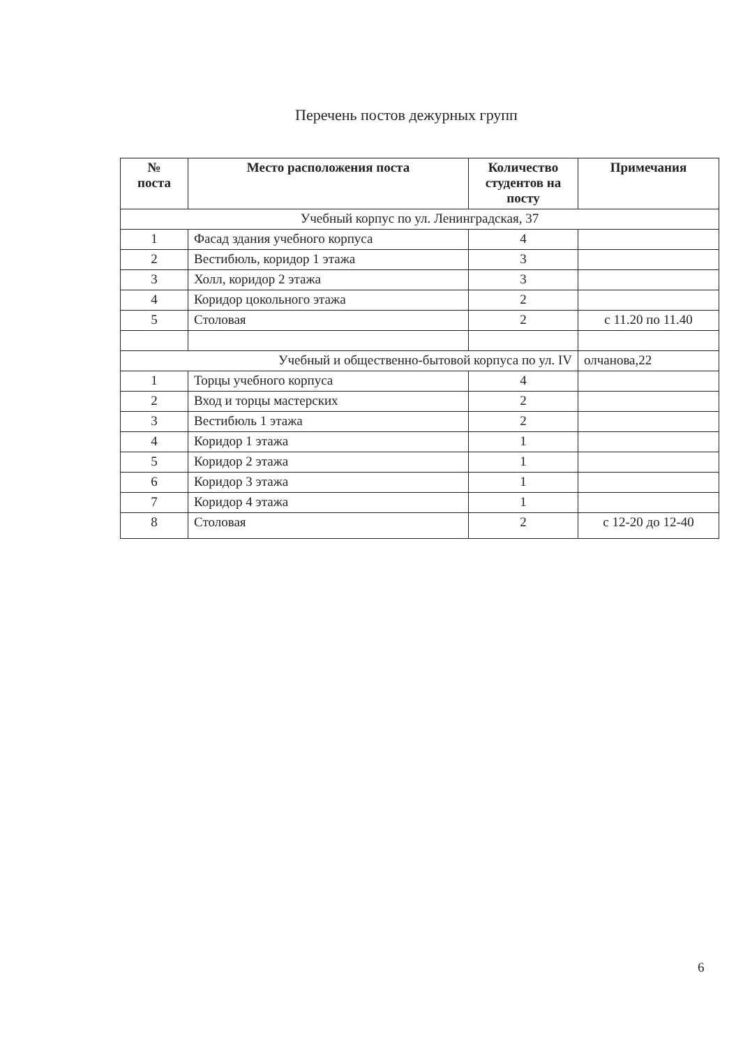Перечень постов дежурных групп
| № поста | Место расположения поста | Количество студентов на посту | Примечания |
| --- | --- | --- | --- |
| Учебный корпус по ул. Ленинградская, 37 | | | |
| 1 | Фасад здания учебного корпуса | 4 | |
| 2 | Вестибюль, коридор 1 этажа | 3 | |
| 3 | Холл, коридор 2 этажа | 3 | |
| 4 | Коридор цокольного этажа | 2 | |
| 5 | Столовая | 2 | с 11.20 по 11.40 |
| Учебный и общественно-бытовой корпуса по ул. IV | | | олчанова,22 |
| 1 | Торцы учебного корпуса | 4 | |
| 2 | Вход и торцы мастерских | 2 | |
| 3 | Вестибюль 1 этажа | 2 | |
| 4 | Коридор 1 этажа | 1 | |
| 5 | Коридор 2 этажа | 1 | |
| 6 | Коридор 3 этажа | 1 | |
| 7 | Коридор 4 этажа | 1 | |
| 8 | Столовая | 2 | с 12-20 до 12-40 |
6